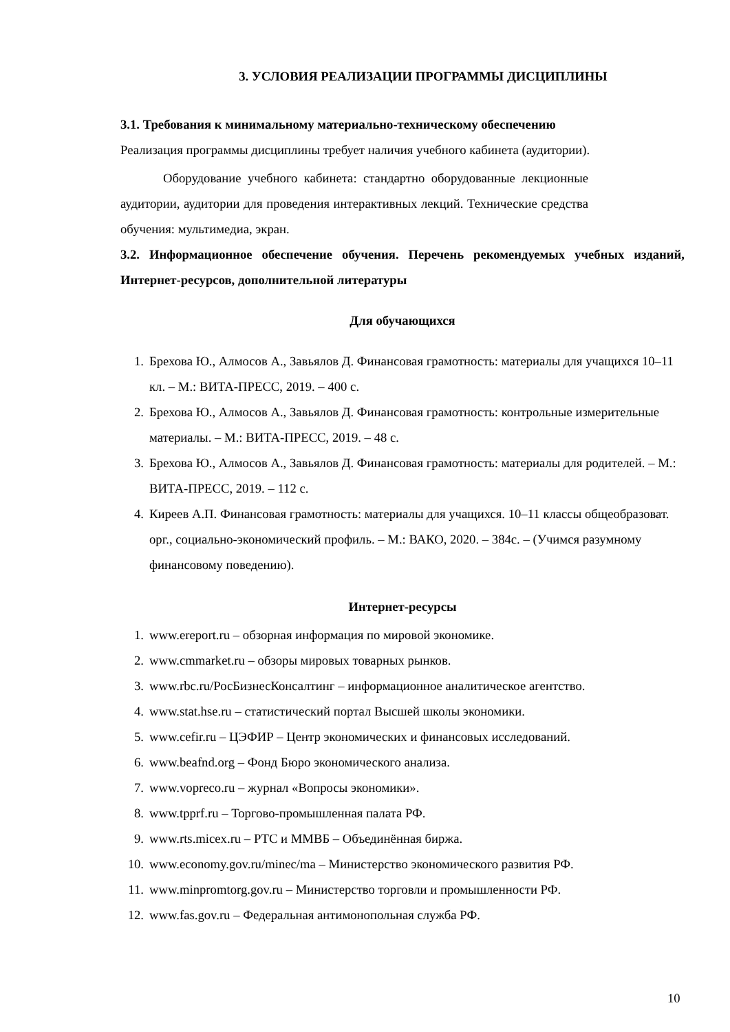3. УСЛОВИЯ РЕАЛИЗАЦИИ ПРОГРАММЫ ДИСЦИПЛИНЫ
3.1. Требования к минимальному материально-техническому обеспечению
Реализация программы дисциплины требует наличия учебного кабинета (аудитории).
Оборудование учебного кабинета: стандартно оборудованные лекционные аудитории, аудитории для проведения интерактивных лекций. Технические средства обучения: мультимедиа, экран.
3.2. Информационное обеспечение обучения. Перечень рекомендуемых учебных изданий, Интернет-ресурсов, дополнительной литературы
Для обучающихся
1. Брехова Ю., Алмосов А., Завьялов Д. Финансовая грамотность: материалы для учащихся 10–11 кл. – М.: ВИТА-ПРЕСС, 2019. – 400 с.
2. Брехова Ю., Алмосов А., Завьялов Д. Финансовая грамотность: контрольные измерительные материалы. – М.: ВИТА-ПРЕСС, 2019. – 48 с.
3. Брехова Ю., Алмосов А., Завьялов Д. Финансовая грамотность: материалы для родителей. – М.: ВИТА-ПРЕСС, 2019. – 112 с.
4. Киреев А.П. Финансовая грамотность: материалы для учащихся. 10–11 классы общеобразоват. орг., социально-экономический профиль. – М.: ВАКО, 2020. – 384с. – (Учимся разумному финансовому поведению).
Интернет-ресурсы
1. www.ereport.ru – обзорная информация по мировой экономике.
2. www.cmmarket.ru – обзоры мировых товарных рынков.
3. www.rbc.ru/РосБизнесКонсалтинг – информационное аналитическое агентство.
4. www.stat.hse.ru – статистический портал Высшей школы экономики.
5. www.cefir.ru – ЦЭФИР – Центр экономических и финансовых исследований.
6. www.beafnd.org – Фонд Бюро экономического анализа.
7. www.vopreco.ru – журнал «Вопросы экономики».
8. www.tpprf.ru – Торгово-промышленная палата РФ.
9. www.rts.micex.ru – РТС и ММВБ – Объединённая биржа.
10. www.economy.gov.ru/minec/ma – Министерство экономического развития РФ.
11. www.minpromtorg.gov.ru – Министерство торговли и промышленности РФ.
12. www.fas.gov.ru – Федеральная антимонопольная служба РФ.
10